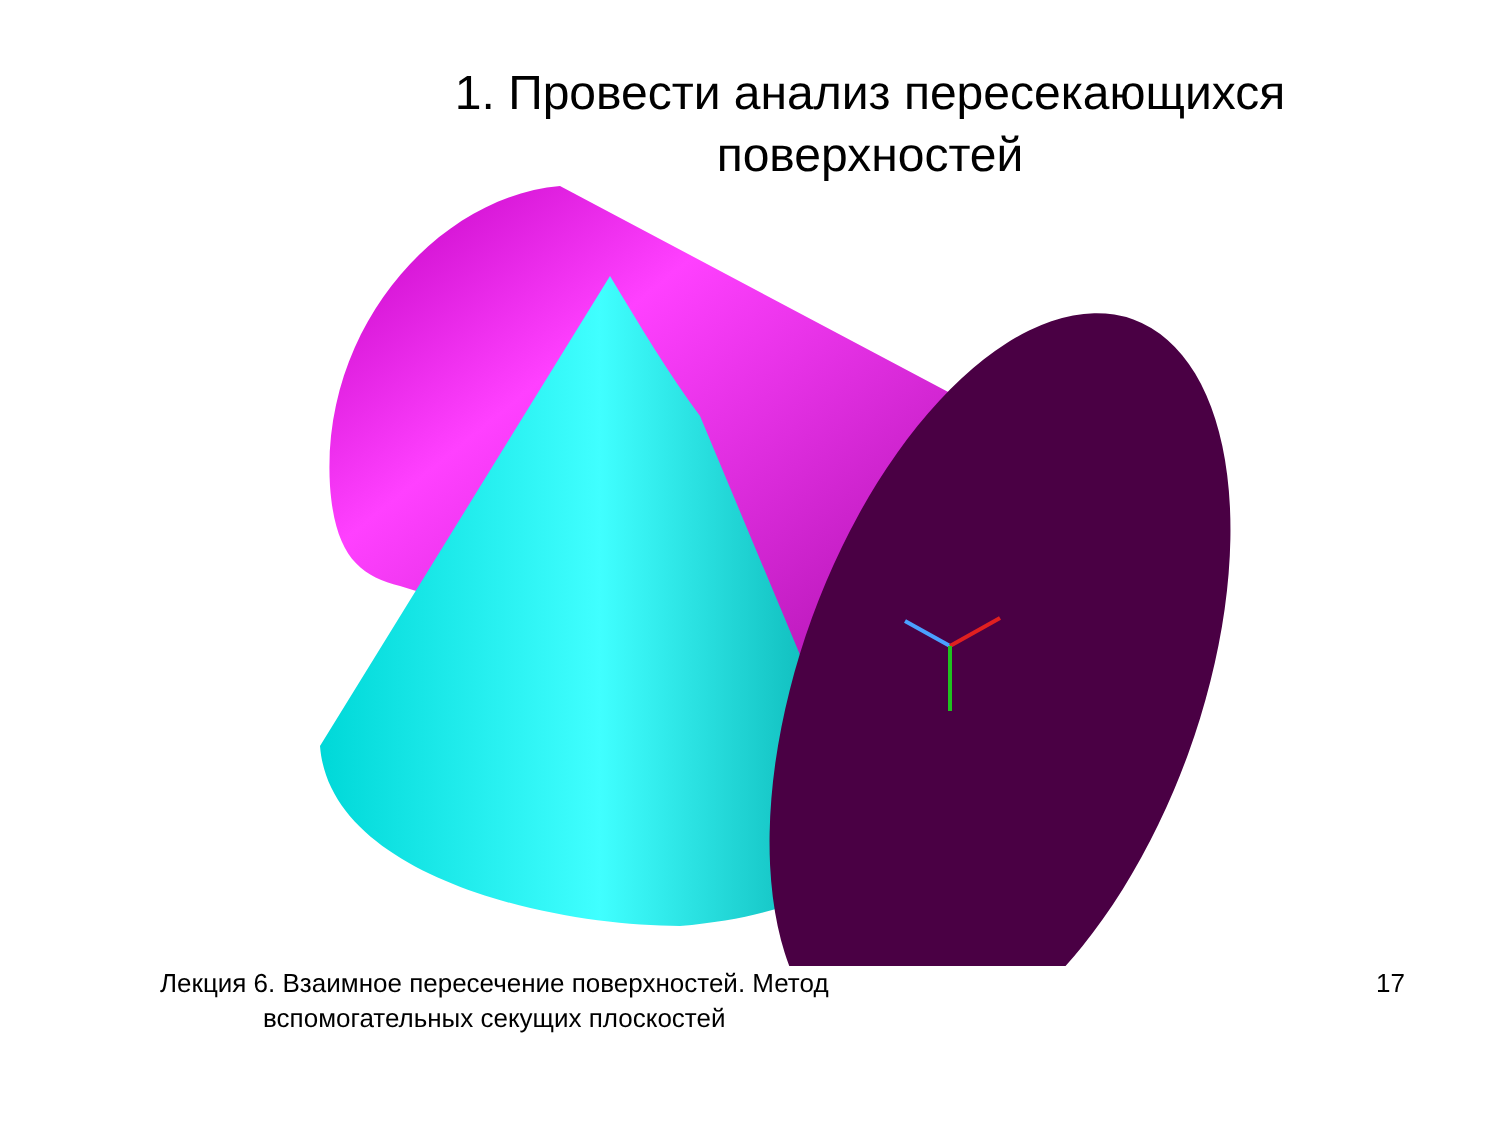1. Провести анализ пересекающихся
поверхностей
Лекция 6. Взаимное пересечение поверхностей. Метод
вспомогательных секущих плоскостей
17